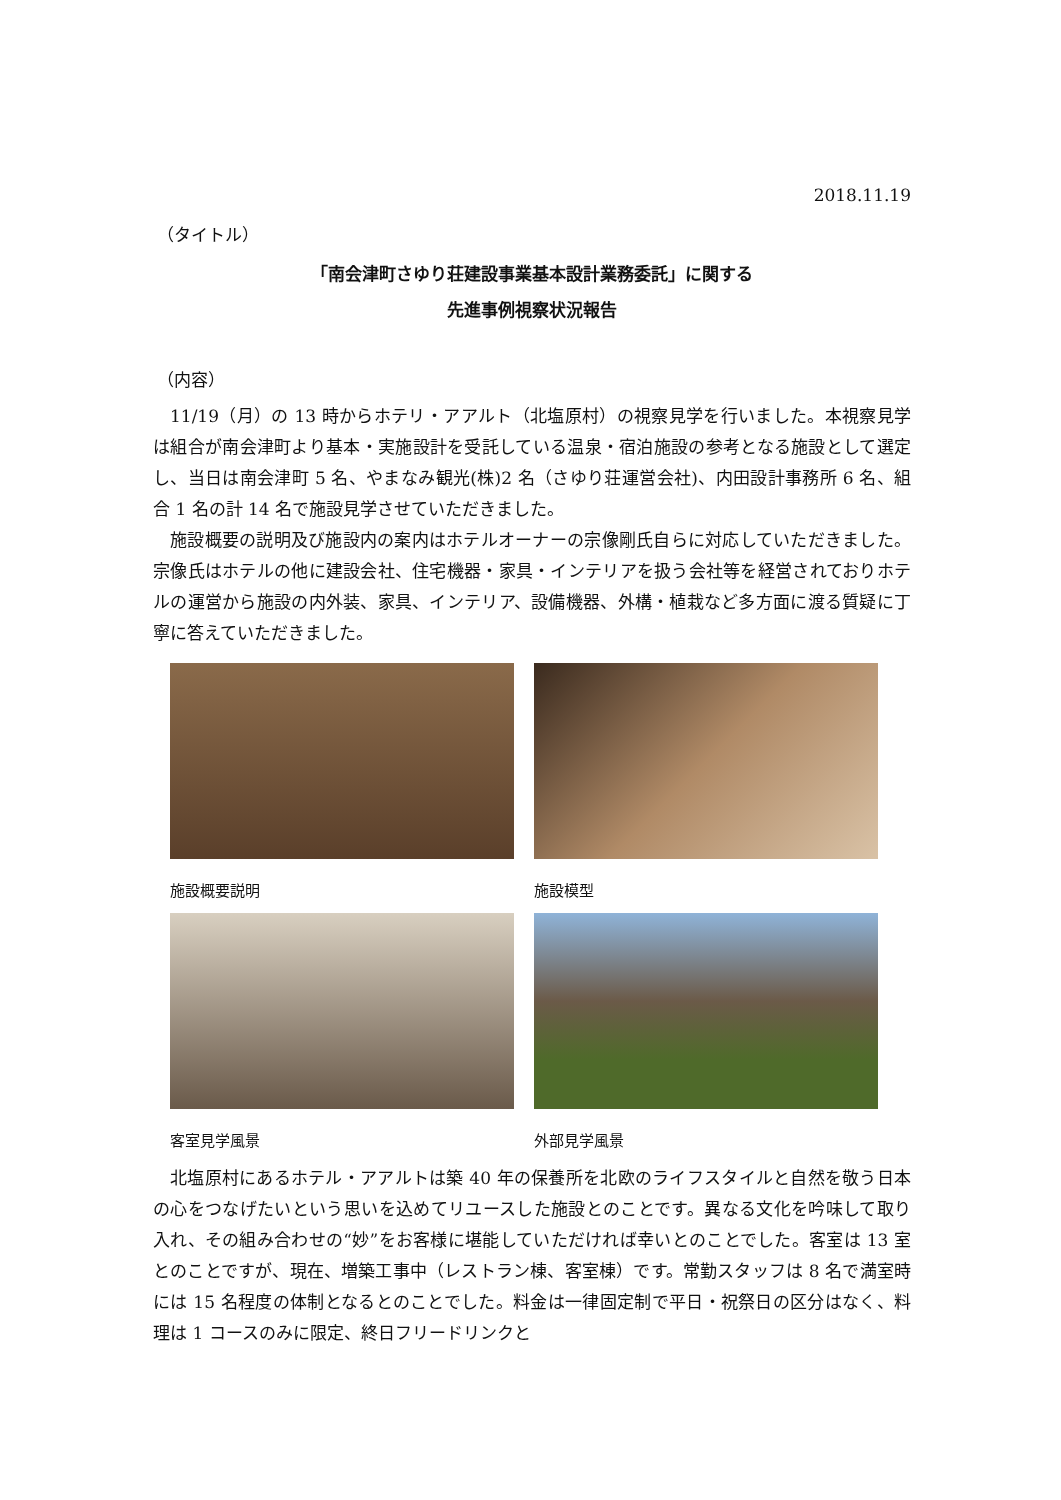2018.11.19
（タイトル）
「南会津町さゆり荘建設事業基本設計業務委託」に関する
先進事例視察状況報告
（内容）
11/19（月）の 13 時からホテリ・アアルト（北塩原村）の視察見学を行いました。本視察見学は組合が南会津町より基本・実施設計を受託している温泉・宿泊施設の参考となる施設として選定し、当日は南会津町 5 名、やまなみ観光(株)2 名（さゆり荘運営会社)、内田設計事務所 6 名、組合 1 名の計 14 名で施設見学させていただきました。
施設概要の説明及び施設内の案内はホテルオーナーの宗像剛氏自らに対応していただきました。宗像氏はホテルの他に建設会社、住宅機器・家具・インテリアを扱う会社等を経営されておりホテルの運営から施設の内外装、家具、インテリア、設備機器、外構・植栽など多方面に渡る質疑に丁寧に答えていただきました。
施設概要説明
施設模型
客室見学風景
外部見学風景
北塩原村にあるホテル・アアルトは築 40 年の保養所を北欧のライフスタイルと自然を敬う日本の心をつなげたいという思いを込めてリユースした施設とのことです。異なる文化を吟味して取り入れ、その組み合わせの“妙”をお客様に堪能していただければ幸いとのことでした。客室は 13 室とのことですが、現在、増築工事中（レストラン棟、客室棟）です。常勤スタッフは 8 名で満室時には 15 名程度の体制となるとのことでした。料金は一律固定制で平日・祝祭日の区分はなく、料理は 1 コースのみに限定、終日フリードリンクと